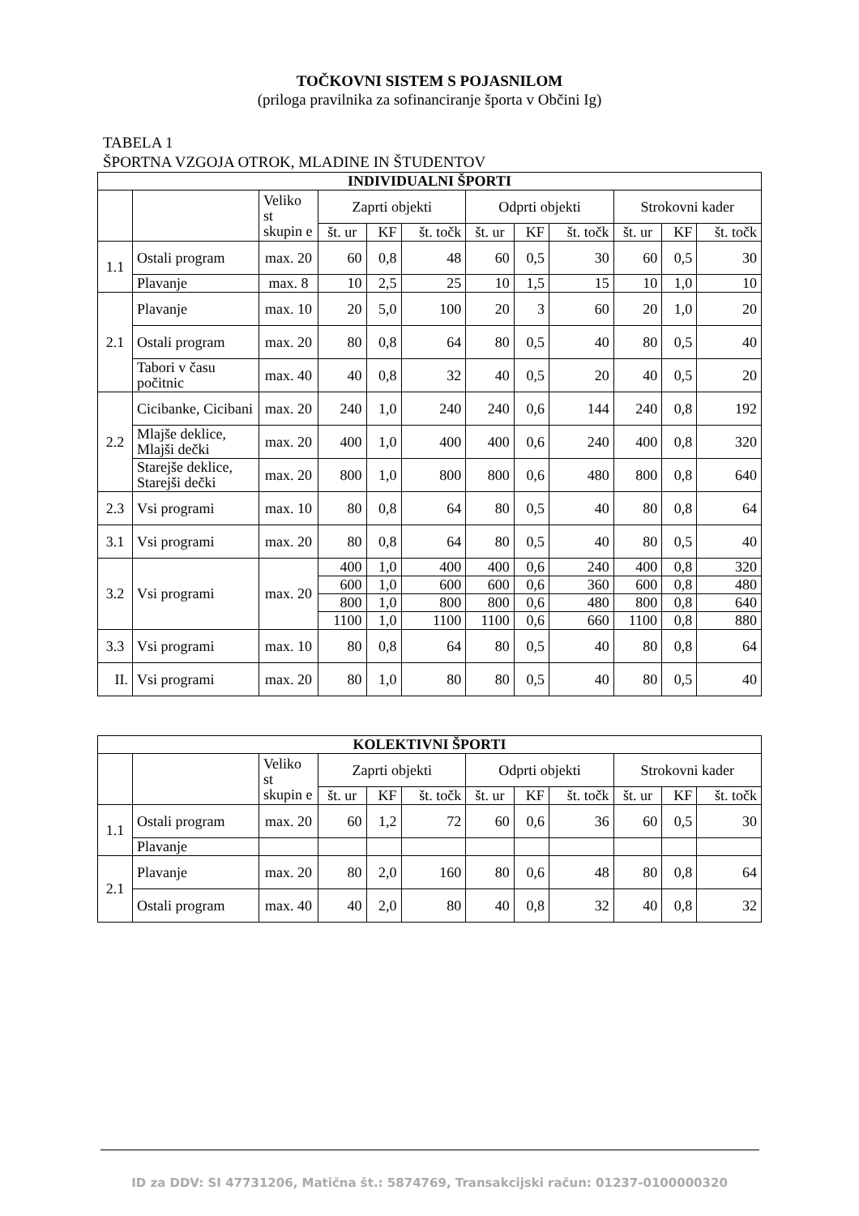TOČKOVNI SISTEM S POJASNILOM
(priloga pravilnika za sofinanciranje športa v Občini Ig)
TABELA 1
ŠPORTNA VZGOJA OTROK, MLADINE IN ŠTUDENTOV
| INDIVIDUALNI ŠPORTI | | | | | | | | | | | |
| --- | --- | --- | --- | --- | --- | --- | --- | --- | --- | --- | --- |
| | | Veliko st skupin e | Zaprti objekti | | | Odprti objekti | | | Strokovni kader | | |
| | | | št. ur | KF | št. točk | št. ur | KF | št. točk | št. ur | KF | št. točk |
| 1.1 | Ostali program | max. 20 | 60 | 0,8 | 48 | 60 | 0,5 | 30 | 60 | 0,5 | 30 |
| | Plavanje | max. 8 | 10 | 2,5 | 25 | 10 | 1,5 | 15 | 10 | 1,0 | 10 |
| 2.1 | Plavanje | max. 10 | 20 | 5,0 | 100 | 20 | 3 | 60 | 20 | 1,0 | 20 |
| | Ostali program | max. 20 | 80 | 0,8 | 64 | 80 | 0,5 | 40 | 80 | 0,5 | 40 |
| | Tabori v času počitnic | max. 40 | 40 | 0,8 | 32 | 40 | 0,5 | 20 | 40 | 0,5 | 20 |
| 2.2 | Cicibanke, Cicibani | max. 20 | 240 | 1,0 | 240 | 240 | 0,6 | 144 | 240 | 0,8 | 192 |
| | Mlajše deklice, Mlajši dečki | max. 20 | 400 | 1,0 | 400 | 400 | 0,6 | 240 | 400 | 0,8 | 320 |
| | Starejše deklice, Starejši dečki | max. 20 | 800 | 1,0 | 800 | 800 | 0,6 | 480 | 800 | 0,8 | 640 |
| 2.3 | Vsi programi | max. 10 | 80 | 0,8 | 64 | 80 | 0,5 | 40 | 80 | 0,8 | 64 |
| 3.1 | Vsi programi | max. 20 | 80 | 0,8 | 64 | 80 | 0,5 | 40 | 80 | 0,5 | 40 |
| 3.2 | Vsi programi | max. 20 | 400 | 1,0 | 400 | 400 | 0,6 | 240 | 400 | 0,8 | 320 |
| | | | 600 | 1,0 | 600 | 600 | 0,6 | 360 | 600 | 0,8 | 480 |
| | | | 800 | 1,0 | 800 | 800 | 0,6 | 480 | 800 | 0,8 | 640 |
| | | | 1100 | 1,0 | 1100 | 1100 | 0,6 | 660 | 1100 | 0,8 | 880 |
| 3.3 | Vsi programi | max. 10 | 80 | 0,8 | 64 | 80 | 0,5 | 40 | 80 | 0,8 | 64 |
| II. | Vsi programi | max. 20 | 80 | 1,0 | 80 | 80 | 0,5 | 40 | 80 | 0,5 | 40 |
| KOLEKTIVNI ŠPORTI | | | | | | | | | | | |
| --- | --- | --- | --- | --- | --- | --- | --- | --- | --- | --- | --- |
| | | Veliko st skupin e | Zaprti objekti | | | Odprti objekti | | | Strokovni kader | | |
| | | | št. ur | KF | št. točk | št. ur | KF | št. točk | št. ur | KF | št. točk |
| 1.1 | Ostali program | max. 20 | 60 | 1,2 | 72 | 60 | 0,6 | 36 | 60 | 0,5 | 30 |
| | Plavanje | | | | | | | | | | |
| 2.1 | Plavanje | max. 20 | 80 | 2,0 | 160 | 80 | 0,6 | 48 | 80 | 0,8 | 64 |
| | Ostali program | max. 40 | 40 | 2,0 | 80 | 40 | 0,8 | 32 | 40 | 0,8 | 32 |
ID za DDV: SI 47731206, Matična št.: 5874769, Transakcijski račun: 01237-0100000320